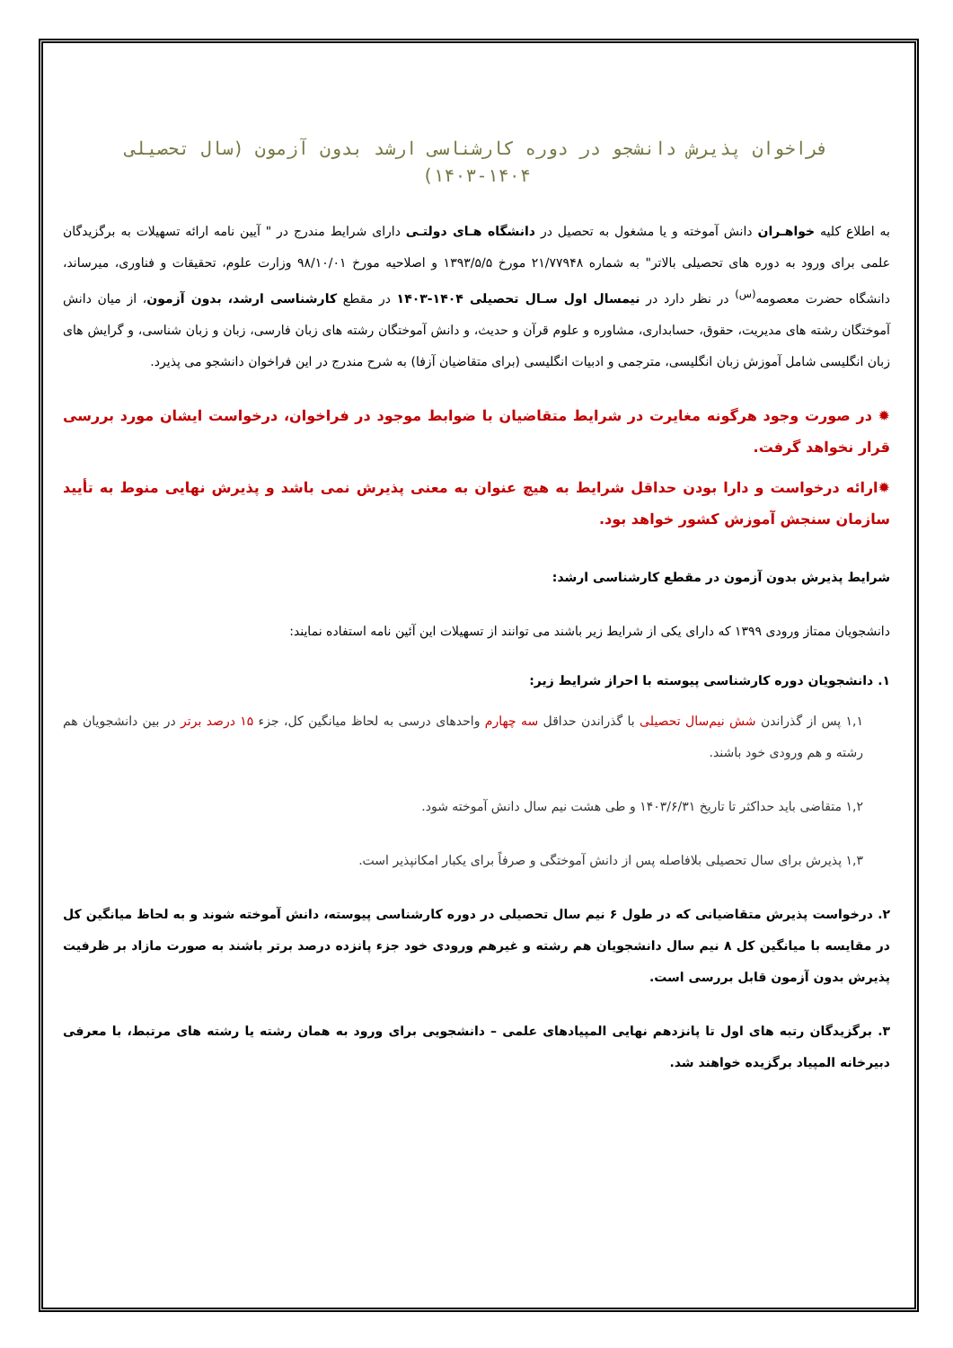فراخوان پذیرش دانشجو در دوره کارشناسی ارشد بدون آزمون (سال تحصیلی ۱۴۰۴-۱۴۰۳)
به اطلاع کلیه خواهـران دانش آموخته و یا مشغول به تحصیل در دانشگاه هـای دولتـی دارای شرایط مندرج در " آیین نامه ارائه تسهیلات به برگزیدگان علمی برای ورود به دوره های تحصیلی بالاتر" به شماره ۲۱/۷۷۹۴۸ مورخ ۱۳۹۳/۵/۵ و اصلاحیه مورخ ۹۸/۱۰/۰۱ وزارت علوم، تحقیقات و فناوری، میرساند، دانشگاه حضرت معصومه<sup>(س)</sup> در نظر دارد در نیمسال اول سـال تحصیلی ۱۴۰۴-۱۴۰۳ در مقطع کارشناسی ارشد، بدون آزمون، از میان دانش آموختگان رشته های مدیریت، حقوق، حسابداری، مشاوره و علوم قرآن و حدیث، و دانش آموختگان رشته های زبان فارسی، زبان و زبان شناسی، و گرایش های زبان انگلیسی شامل آموزش زبان انگلیسی، مترجمی و ادبیات انگلیسی (برای متقاضیان آزفا) به شرح مندرج در این فراخوان دانشجو می پذیرد.
✹ در صورت وجود هرگونه مغایرت در شرایط متقاضیان با ضوابط موجود در فراخوان، درخواست ایشان مورد بررسی قرار نخواهد گرفت.
✹ارائه درخواست و دارا بودن حداقل شرایط به هیچ عنوان به معنی پذیرش نمی باشد و پذیرش نهایی منوط به تأیید سازمان سنجش آموزش کشور خواهد بود.
شرایط پذیرش بدون آزمون در مقطع کارشناسی ارشد:
دانشجویان ممتاز ورودی ۱۳۹۹ که دارای یکی از شرایط زیر باشند می توانند از تسهیلات این آئین نامه استفاده نمایند:
۱. دانشجویان دوره کارشناسی پیوسته با احراز شرایط زیر:
۱,۱ پس از گذراندن شش نیم‌سال تحصیلی با گذراندن حداقل سه چهارم واحدهای درسی به لحاظ میانگین کل، جزء ۱۵ درصد برتر در بین دانشجویان هم رشته و هم ورودی خود باشند.
۱,۲ متقاضی باید حداکثر تا تاریخ ۱۴۰۳/۶/۳۱ و طی هشت نیم سال دانش آموخته شود.
۱,۳ پذیرش برای سال تحصیلی بلافاصله پس از دانش آموختگی و صرفاً برای یکبار امکانپذیر است.
۲. درخواست پذیرش متقاضیانی که در طول ۶ نیم سال تحصیلی در دوره کارشناسی پیوسته، دانش آموخته شوند و به لحاظ میانگین کل در مقایسه با میانگین کل ۸ نیم سال دانشجویان هم رشته و غیرهم ورودی خود جزء پانزده درصد برتر باشند به صورت مازاد بر ظرفیت پذیرش بدون آزمون قابل بررسی است.
۳. برگزیدگان رتبه های اول تا پانزدهم نهایی المپیادهای علمی – دانشجویی برای ورود به همان رشته یا رشته های مرتبط، با معرفی دبیرخانه المپیاد برگزیده خواهند شد.